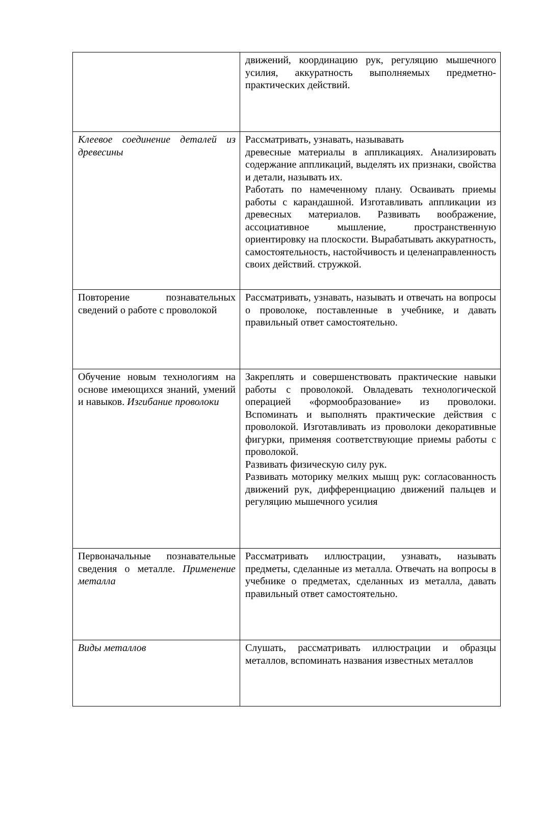| | движений, координацию рук, регуляцию мышечного усилия, аккуратность выполняемых предметно-практических действий. |
| Клеевое соединение деталей из древесины | Рассматривать, узнавать, называвать древесные материалы в аппликациях. Анализировать содержание аппликаций, выделять их признаки, свойства и детали, называть их. Работать по намеченному плану. Осваивать приемы работы с карандашной. Изготавливать аппликации из древесных материалов. Развивать воображение, ассоциативное мышление, пространственную ориентировку на плоскости. Вырабатывать аккуратность, самостоятельность, настойчивость и целенаправленность своих действий. стружкой. |
| Повторение познавательных сведений о работе с проволокой | Рассматривать, узнавать, называть и отвечать на вопросы о проволоке, поставленные в учебнике, и давать правильный ответ самостоятельно. |
| Обучение новым технологиям на основе имеющихся знаний, умений и навыков. Изгибание проволоки | Закреплять и совершенствовать практические навыки работы с проволокой. Овладевать технологической операцией «формообразование» из проволоки. Вспоминать и выполнять практические действия с проволокой. Изготавливать из проволоки декоративные фигурки, применяя соответствующие приемы работы с проволокой. Развивать физическую силу рук. Развивать моторику мелких мышц рук: согласованность движений рук, дифференциацию движений пальцев и регуляцию мышечного усилия |
| Первоначальные познавательные сведения о металле. Применение металла | Рассматривать иллюстрации, узнавать, называть предметы, сделанные из металла. Отвечать на вопросы в учебнике о предметах, сделанных из металла, давать правильный ответ самостоятельно. |
| Виды металлов | Слушать, рассматривать иллюстрации и образцы металлов, вспоминать названия известных металлов |